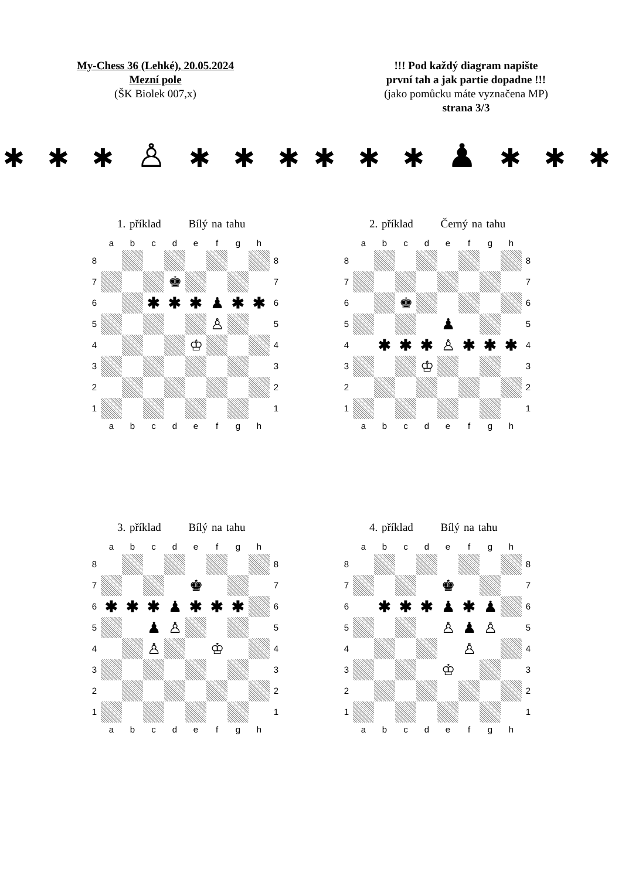My-Chess 36 (Lehké), 20.05.2024
Mezní pole
(ŠK Biolek 007,x)
!!! Pod každý diagram napište
první tah a jak partie dopadne !!!
(jako pomůcku máte vyznačena MP)
strana 3/3
✱ ✱ ✱ ♙ ✱ ✱ ✱ ✱ ✱ ✱ ♟ ✱ ✱ ✱
1. příklad Bílý na tahu
| | a | b | c | d | e | f | g | h | |
| 8 | | | | | | | | | 8 |
| 7 | | | | ♚ | | | | | 7 |
| 6 | | | ✱ | ✱ | ✱ | ♟ | ✱ | ✱ | 6 |
| 5 | | | | | | ♙ | | | 5 |
| 4 | | | | | ♔ | | | | 4 |
| 3 | | | | | | | | | 3 |
| 2 | | | | | | | | | 2 |
| 1 | | | | | | | | | 1 |
| | a | b | c | d | e | f | g | h | |
2. příklad Černý na tahu
| | a | b | c | d | e | f | g | h | |
| 8 | | | | | | | | | 8 |
| 7 | | | | | | | | | 7 |
| 6 | | | ♚ | | | | | | 6 |
| 5 | | | | | ♟ | | | | 5 |
| 4 | | ✱ | ✱ | ✱ | ♙ | ✱ | ✱ | ✱ | 4 |
| 3 | | | | ♔ | | | | | 3 |
| 2 | | | | | | | | | 2 |
| 1 | | | | | | | | | 1 |
| | a | b | c | d | e | f | g | h | |
3. příklad Bílý na tahu
| | a | b | c | d | e | f | g | h | |
| 8 | | | | | | | | | 8 |
| 7 | | | | | ♚ | | | | 7 |
| 6 | ✱ | ✱ | ✱ | ♟ | ✱ | ✱ | ✱ | | 6 |
| 5 | | | ♟ | ♙ | | | | | 5 |
| 4 | | | ♙ | | | ♔ | | | 4 |
| 3 | | | | | | | | | 3 |
| 2 | | | | | | | | | 2 |
| 1 | | | | | | | | | 1 |
| | a | b | c | d | e | f | g | h | |
4. příklad Bílý na tahu
| | a | b | c | d | e | f | g | h | |
| 8 | | | | | | | | | 8 |
| 7 | | | | | ♚ | | | | 7 |
| 6 | | ✱ | ✱ | ✱ | ♟ | ✱ | ♟ | | 6 |
| 5 | | | | | ♙ | ♟ | ♙ | | 5 |
| 4 | | | | | | ♙ | | | 4 |
| 3 | | | | | ♔ | | | | 3 |
| 2 | | | | | | | | | 2 |
| 1 | | | | | | | | | 1 |
| | a | b | c | d | e | f | g | h | |